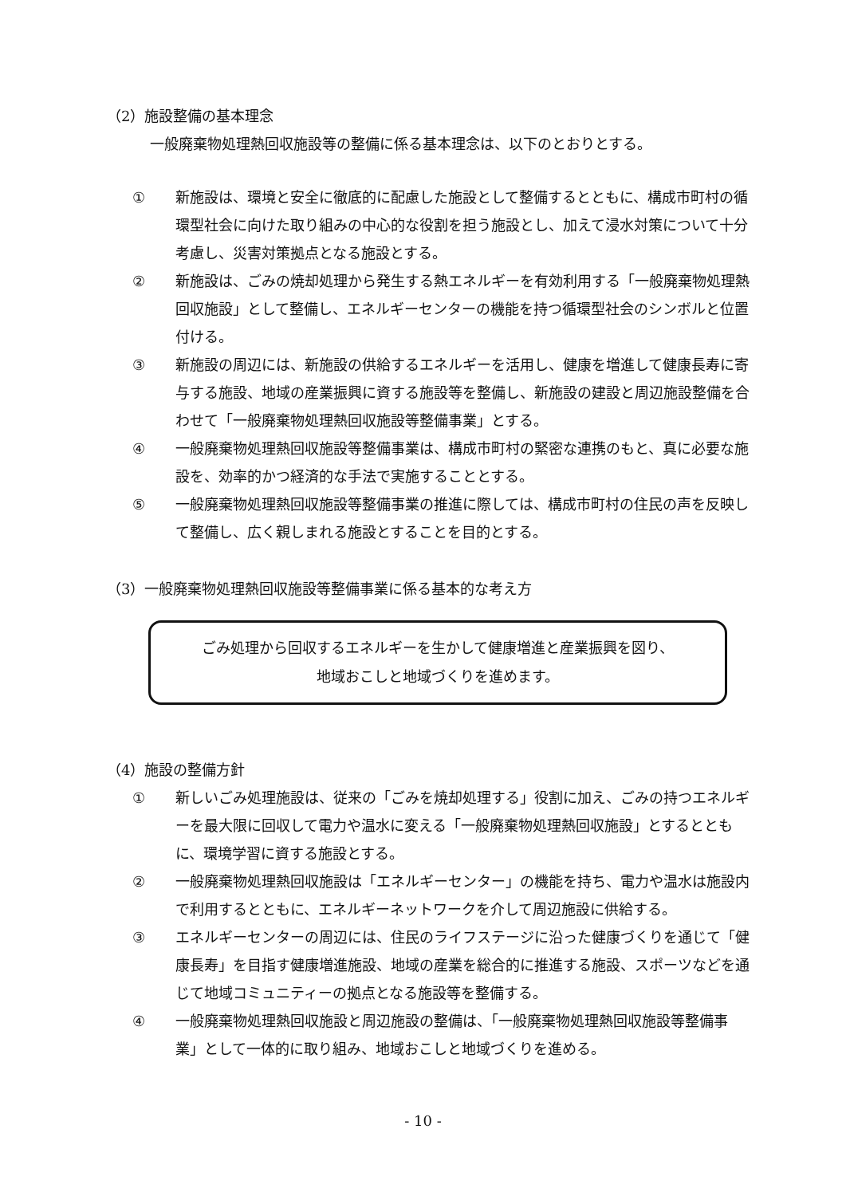（2）施設整備の基本理念
一般廃棄物処理熱回収施設等の整備に係る基本理念は、以下のとおりとする。
① 新施設は、環境と安全に徹底的に配慮した施設として整備するとともに、構成市町村の循環型社会に向けた取り組みの中心的な役割を担う施設とし、加えて浸水対策について十分考慮し、災害対策拠点となる施設とする。
② 新施設は、ごみの焼却処理から発生する熱エネルギーを有効利用する「一般廃棄物処理熱回収施設」として整備し、エネルギーセンターの機能を持つ循環型社会のシンボルと位置付ける。
③ 新施設の周辺には、新施設の供給するエネルギーを活用し、健康を増進して健康長寿に寄与する施設、地域の産業振興に資する施設等を整備し、新施設の建設と周辺施設整備を合わせて「一般廃棄物処理熱回収施設等整備事業」とする。
④ 一般廃棄物処理熱回収施設等整備事業は、構成市町村の緊密な連携のもと、真に必要な施設を、効率的かつ経済的な手法で実施することとする。
⑤ 一般廃棄物処理熱回収施設等整備事業の推進に際しては、構成市町村の住民の声を反映して整備し、広く親しまれる施設とすることを目的とする。
（3）一般廃棄物処理熱回収施設等整備事業に係る基本的な考え方
ごみ処理から回収するエネルギーを生かして健康増進と産業振興を図り、
地域おこしと地域づくりを進めます。
（4）施設の整備方針
① 新しいごみ処理施設は、従来の「ごみを焼却処理する」役割に加え、ごみの持つエネルギーを最大限に回収して電力や温水に変える「一般廃棄物処理熱回収施設」とするとともに、環境学習に資する施設とする。
② 一般廃棄物処理熱回収施設は「エネルギーセンター」の機能を持ち、電力や温水は施設内で利用するとともに、エネルギーネットワークを介して周辺施設に供給する。
③ エネルギーセンターの周辺には、住民のライフステージに沿った健康づくりを通じて「健康長寿」を目指す健康増進施設、地域の産業を総合的に推進する施設、スポーツなどを通じて地域コミュニティーの拠点となる施設等を整備する。
④ 一般廃棄物処理熱回収施設と周辺施設の整備は、「一般廃棄物処理熱回収施設等整備事業」として一体的に取り組み、地域おこしと地域づくりを進める。
- 10 -